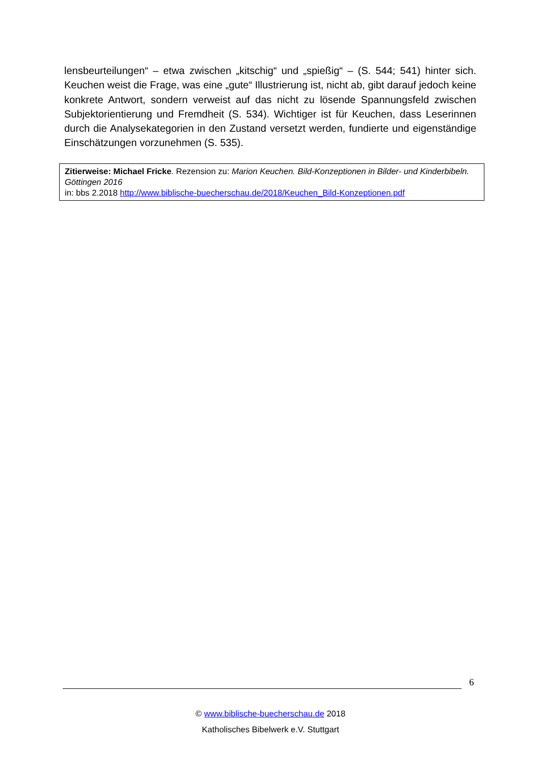lensbeurteilungen“ – etwa zwischen „kitschig“ und „spießig“ – (S. 544; 541) hinter sich. Keuchen weist die Frage, was eine „gute“ Illustrierung ist, nicht ab, gibt darauf jedoch keine konkrete Antwort, sondern verweist auf das nicht zu lösende Spannungsfeld zwischen Subjektorientierung und Fremdheit (S. 534). Wichtiger ist für Keuchen, dass Leserinnen durch die Analysekategorien in den Zustand versetzt werden, fundierte und eigenständige Einschätzungen vorzunehmen (S. 535).
Zitierweise: Michael Fricke. Rezension zu: Marion Keuchen. Bild-Konzeptionen in Bilder- und Kinderbibeln. Göttingen 2016
in: bbs 2.2018 http://www.biblische-buecherschau.de/2018/Keuchen_Bild-Konzeptionen.pdf
6
© www.biblische-buecherschau.de 2018
Katholisches Bibelwerk e.V. Stuttgart